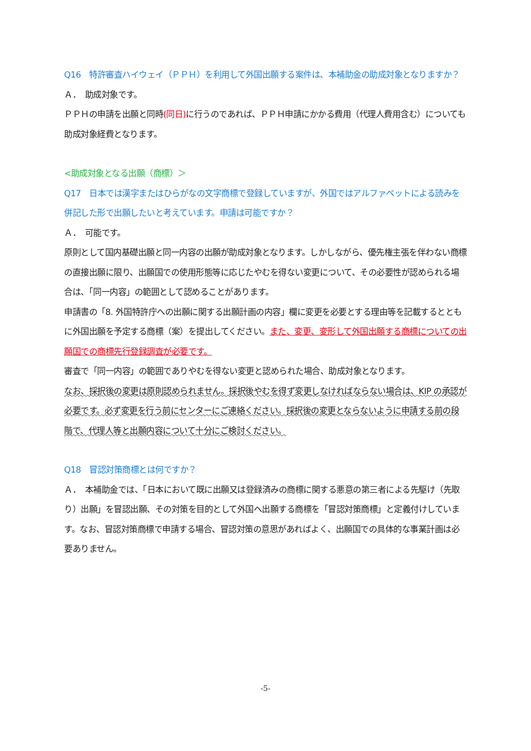Q16　特許審査ハイウェイ（ＰＰＨ）を利用して外国出願する案件は、本補助金の助成対象となりますか？
Ａ．　助成対象です。
ＰＰＨの申請を出願と同時(同日) に行うのであれば、ＰＰＨ申請にかかる費用（代理人費用含む）についても助成対象経費となります。
<助成対象となる出願（商標）＞
Q17　日本では漢字またはひらがなの文字商標で登録していますが、外国ではアルファベットによる読みを併記した形で出願したいと考えています。申請は可能ですか？
Ａ．　可能です。
原則として国内基礎出願と同一内容の出願が助成対象となります。しかしながら、優先権主張を伴わない商標の直接出願に限り、出願国での使用形態等に応じたやむを得ない変更について、その必要性が認められる場合は、「同一内容」の範囲として認めることがあります。
申請書の「8. 外国特許庁への出願に関する出願計画の内容」欄に変更を必要とする理由等を記載するとともに外国出願を予定する商標（案）を提出してください。また、変更、変形して外国出願する商標についての出願国での商標先行登録調査が必要です。
審査で「同一内容」の範囲でありやむを得ない変更と認められた場合、助成対象となります。
なお、採択後の変更は原則認められません。採択後やむを得ず変更しなければならない場合は、KIP の承認が必要です。必ず変更を行う前にセンターにご連絡ください。採択後の変更とならないように申請する前の段階で、代理人等と出願内容について十分にご検討ください。
Q18　冒認対策商標とは何ですか？
Ａ．　本補助金では、「日本において既に出願又は登録済みの商標に関する悪意の第三者による先駆け（先取り）出願」を冒認出願、その対策を目的として外国へ出願する商標を「冒認対策商標」と定義付けしています。なお、冒認対策商標で申請する場合、冒認対策の意思があればよく、出願国での具体的な事業計画は必要ありません。
-5-